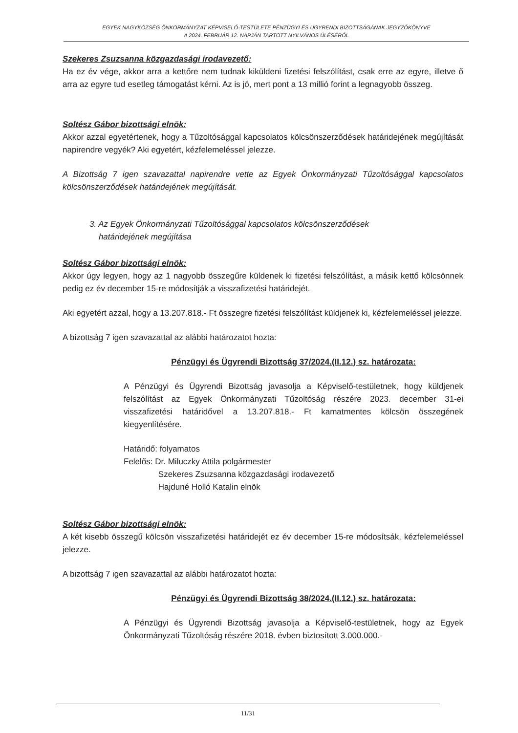EGYEK NAGYKÖZSÉG ÖNKORMÁNYZAT KÉPVISELŐ-TESTÜLETE PÉNZÜGYI ÉS ÜGYRENDI BIZOTTSÁGÁNAK JEGYZŐKÖNYVE
A 2024. FEBRUÁR 12. NAPJÁN TARTOTT NYILVÁNOS ÜLÉSÉRŐL
Szekeres Zsuzsanna közgazdasági irodavezető:
Ha ez év vége, akkor arra a kettőre nem tudnak kiküldeni fizetési felszólítást, csak erre az egyre, illetve ő arra az egyre tud esetleg támogatást kérni. Az is jó, mert pont a 13 millió forint a legnagyobb összeg.
Soltész Gábor bizottsági elnök:
Akkor azzal egyetértenek, hogy a Tűzoltósággal kapcsolatos kölcsönszerződések határidejének megújítását napirendre vegyék? Aki egyetért, kézfelemeléssel jelezze.
A Bizottság 7 igen szavazattal napirendre vette az Egyek Önkormányzati Tűzoltósággal kapcsolatos kölcsönszerződések határidejének megújítását.
3. Az Egyek Önkormányzati Tűzoltósággal kapcsolatos kölcsönszerződések
határidejének megújítása
Soltész Gábor bizottsági elnök:
Akkor úgy legyen, hogy az 1 nagyobb összegűre küldenek ki fizetési felszólítást, a másik kettő kölcsönnek pedig ez év december 15-re módosítják a visszafizetési határidejét.
Aki egyetért azzal, hogy a 13.207.818.- Ft összegre fizetési felszólítást küldjenek ki, kézfelemeléssel jelezze.
A bizottság 7 igen szavazattal az alábbi határozatot hozta:
Pénzügyi és Ügyrendi Bizottság 37/2024.(II.12.) sz. határozata:
A Pénzügyi és Ügyrendi Bizottság javasolja a Képviselő-testületnek, hogy küldjenek felszólítást az Egyek Önkormányzati Tűzoltóság részére 2023. december 31-ei visszafizetési határidővel a 13.207.818.- Ft kamatmentes kölcsön összegének kiegyenlítésére.
Határidő: folyamatos
Felelős: Dr. Miluczky Attila polgármester
Szekeres Zsuzsanna közgazdasági irodavezető
Hajduné Holló Katalin elnök
Soltész Gábor bizottsági elnök:
A két kisebb összegű kölcsön visszafizetési határidejét ez év december 15-re módosítsák, kézfelemeléssel jelezze.
A bizottság 7 igen szavazattal az alábbi határozatot hozta:
Pénzügyi és Ügyrendi Bizottság 38/2024.(II.12.) sz. határozata:
A Pénzügyi és Ügyrendi Bizottság javasolja a Képviselő-testületnek, hogy az Egyek Önkormányzati Tűzoltóság részére 2018. évben biztosított 3.000.000.-
11/31